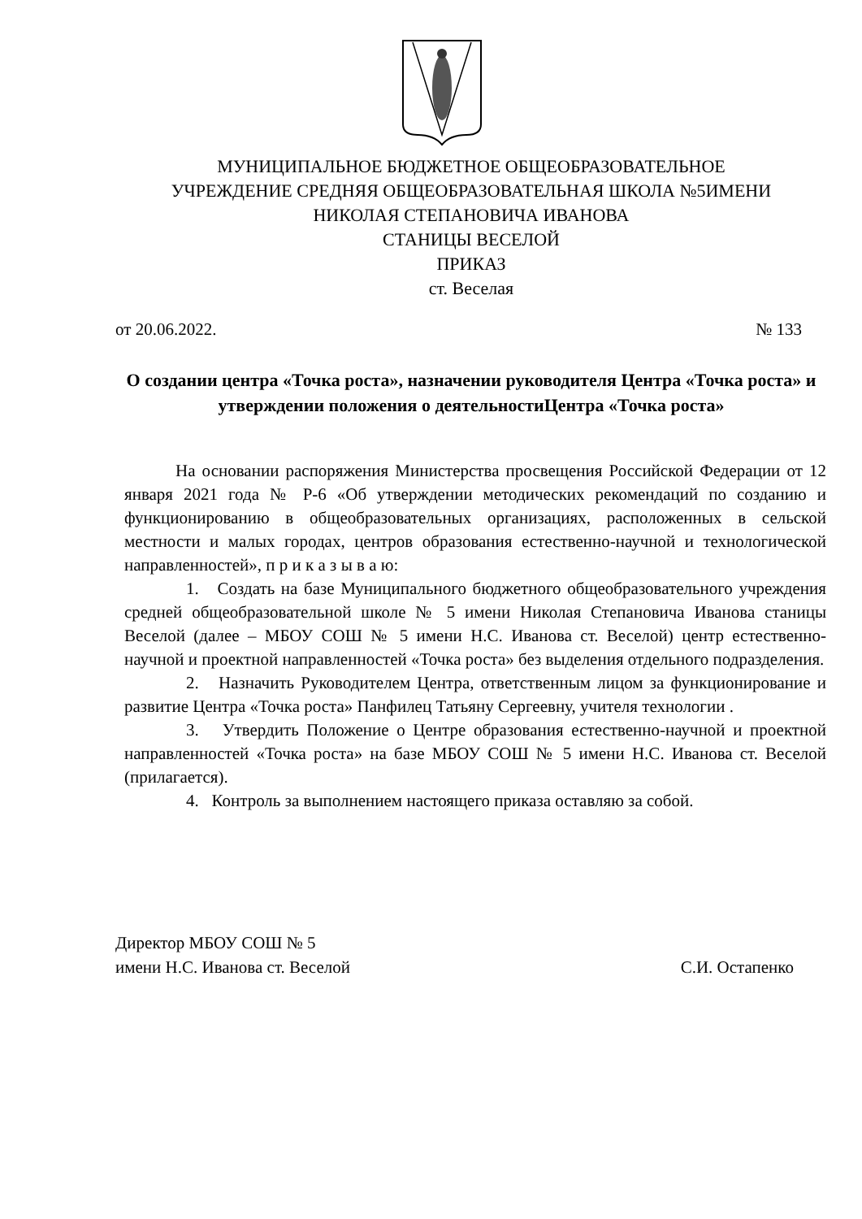МУНИЦИПАЛЬНОЕ БЮДЖЕТНОЕ ОБЩЕОБРАЗОВАТЕЛЬНОЕ
УЧРЕЖДЕНИЕ СРЕДНЯЯ ОБЩЕОБРАЗОВАТЕЛЬНАЯ ШКОЛА №5ИМЕНИ
НИКОЛАЯ СТЕПАНОВИЧА ИВАНОВА
СТАНИЦЫ ВЕСЕЛОЙ
ПРИКАЗ
ст. Веселая
от 20.06.2022. № 133
О создании центра «Точка роста», назначении руководителя Центра «Точка роста» и утверждении положения о деятельностиЦентра «Точка роста»
На основании распоряжения Министерства просвещения Российской Федерации от 12 января 2021 года № Р-6 «Об утверждении методических рекомендаций по созданию и функционированию в общеобразовательных организациях, расположенных в сельской местности и малых городах, центров образования естественно-научной и технологической направленностей», п р и к а з ы в а ю:
1. Создать на базе Муниципального бюджетного общеобразовательного учреждения средней общеобразовательной школе № 5 имени Николая Степановича Иванова станицы Веселой (далее – МБОУ СОШ № 5 имени Н.С. Иванова ст. Веселой) центр естественно-научной и проектной направленностей «Точка роста» без выделения отдельного подразделения.
2. Назначить Руководителем Центра, ответственным лицом за функционирование и развитие Центра «Точка роста» Панфилец Татьяну Сергеевну, учителя технологии .
3. Утвердить Положение о Центре образования естественно-научной и проектной направленностей «Точка роста» на базе МБОУ СОШ № 5 имени Н.С. Иванова ст. Веселой (прилагается).
4. Контроль за выполнением настоящего приказа оставляю за собой.
Директор МБОУ СОШ № 5
имени Н.С. Иванова ст. Веселой С.И. Остапенко